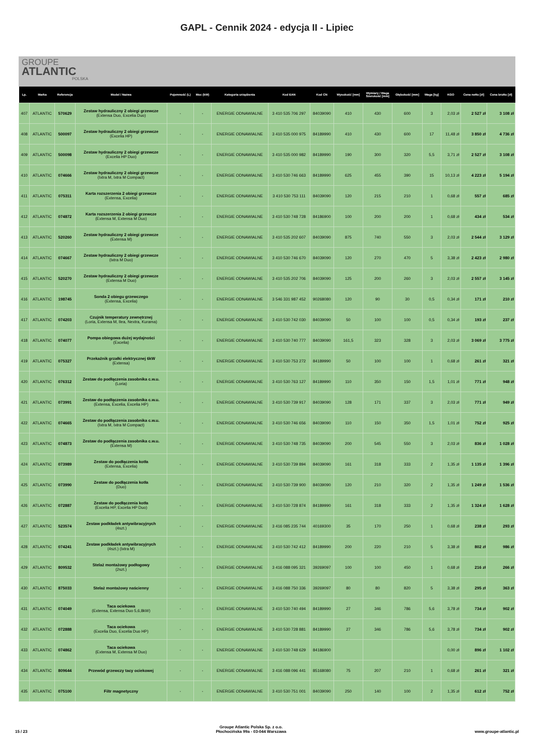GAPL - Cennik 2024 - edycja II - Lipiec
GROUPE
ATLANTIC
POLSKA
| Lp. | Marka | Referencja | Model / Nazwa | Pojemność (L) | Moc (kW) | Kategoria urządzenia | Kod EAN | Kod CN | Wysokość [mm] | Wymiary / Waga Szerokość [mm] | Głębokość [mm] | Waga [kg] | KGO | Cena netto [zł] | Cena brutto [zł] |
| --- | --- | --- | --- | --- | --- | --- | --- | --- | --- | --- | --- | --- | --- | --- | --- |
| 407 | ATLANTIC | 570629 | Zestaw hydrauliczny 2 obiegi grzewcze (Extensa Duo, Excelia Duo) | - | - | ENERGIE ODNAWIALNE | 3 410 535 706 297 | 84039090 | 410 | 430 | 600 | 3 | 2,03 zł | 2 527 zł | 3 108 zł |
| 408 | ATLANTIC | 500097 | Zestaw hydrauliczny 2 obiegi grzewcze (Excelia HP) | - | - | ENERGIE ODNAWIALNE | 3 410 535 000 975 | 84189990 | 410 | 430 | 600 | 17 | 11,48 zł | 3 850 zł | 4 736 zł |
| 409 | ATLANTIC | 500098 | Zestaw hydrauliczny 2 obiegi grzewcze (Excelia HP Duo) | - | - | ENERGIE ODNAWIALNE | 3 410 535 000 982 | 84189990 | 190 | 300 | 320 | 5,5 | 3,71 zł | 2 527 zł | 3 108 zł |
| 410 | ATLANTIC | 074666 | Zestaw hydrauliczny 2 obiegi grzewcze (Ixtra M, Ixtra M Compact) | - | - | ENERGIE ODNAWIALNE | 3 410 530 746 663 | 84189990 | 625 | 455 | 390 | 15 | 10,13 zł | 4 223 zł | 5 194 zł |
| 411 | ATLANTIC | 075311 | Karta rozszerzenia 2 obiegi grzewcze (Extensa, Excelia) | - | - | ENERGIE ODNAWIALNE | 3 410 530 753 111 | 84039090 | 120 | 215 | 210 | 1 | 0,68 zł | 557 zł | 685 zł |
| 412 | ATLANTIC | 074872 | Karta rozszerzenia 2 obiegi grzewcze (Extensa M, Extensa M Duo) | - | - | ENERGIE ODNAWIALNE | 3 410 530 748 728 | 84186900 | 100 | 200 | 200 | 1 | 0,68 zł | 434 zł | 534 zł |
| 413 | ATLANTIC | 520260 | Zestaw hydrauliczny 2 obiegi grzewcze (Extensa M) | - | - | ENERGIE ODNAWIALNE | 3 410 535 202 607 | 84039090 | 875 | 740 | 550 | 3 | 2,03 zł | 2 544 zł | 3 129 zł |
| 414 | ATLANTIC | 074667 | Zestaw hydrauliczny 2 obiegi grzewcze (Ixtra M Duo) | - | - | ENERGIE ODNAWIALNE | 3 410 530 746 670 | 84039090 | 120 | 270 | 470 | 5 | 3,38 zł | 2 423 zł | 2 980 zł |
| 415 | ATLANTIC | 520270 | Zestaw hydrauliczny 2 obiegi grzewcze (Extensa M Duo) | - | - | ENERGIE ODNAWIALNE | 3 410 535 202 706 | 84039090 | 125 | 200 | 260 | 3 | 2,03 zł | 2 557 zł | 3 145 zł |
| 416 | ATLANTIC | 198745 | Sonda 2 obiegu grzewczego (Extensa, Excelia) | - | - | ENERGIE ODNAWIALNE | 3 546 331 987 452 | 90268080 | 120 | 90 | 30 | 0,5 | 0,34 zł | 171 zł | 210 zł |
| 417 | ATLANTIC | 074203 | Czujnik temperatury zewnętrznej (Loria, Extensa M, Ilea, Nextra, Kurama) | - | - | ENERGIE ODNAWIALNE | 3 410 530 742 030 | 84039090 | 50 | 100 | 100 | 0,5 | 0,34 zł | 193 zł | 237 zł |
| 418 | ATLANTIC | 074077 | Pompa obiegowa dużej wydajności (Excelia) | - | - | ENERGIE ODNAWIALNE | 3 410 530 740 777 | 84039090 | 161,5 | 323 | 328 | 3 | 2,03 zł | 3 069 zł | 3 775 zł |
| 419 | ATLANTIC | 075327 | Przekaźnik grzałki elektrycznej 6kW (Extensa) | - | - | ENERGIE ODNAWIALNE | 3 410 530 753 272 | 84189990 | 50 | 100 | 100 | 1 | 0,68 zł | 261 zł | 321 zł |
| 420 | ATLANTIC | 076312 | Zestaw do podłączenia zasobnika c.w.u. (Loria) | - | - | ENERGIE ODNAWIALNE | 3 410 530 763 127 | 84189990 | 110 | 350 | 150 | 1,5 | 1,01 zł | 771 zł | 948 zł |
| 421 | ATLANTIC | 073991 | Zestaw do podłączenia zasobnika c.w.u. (Extensa, Excelia, Excelia HP) | - | - | ENERGIE ODNAWIALNE | 3 410 530 739 917 | 84039090 | 128 | 171 | 337 | 3 | 2,03 zł | 771 zł | 949 zł |
| 422 | ATLANTIC | 074665 | Zestaw do podłączenia zasobnika c.w.u. (Ixtra M, Ixtra M Compact) | - | - | ENERGIE ODNAWIALNE | 3 410 530 746 656 | 84039090 | 110 | 150 | 350 | 1,5 | 1,01 zł | 752 zł | 925 zł |
| 423 | ATLANTIC | 074873 | Zestaw do podłączenia zasobnika c.w.u. (Extensa M) | - | - | ENERGIE ODNAWIALNE | 3 410 530 748 735 | 84039090 | 200 | 545 | 550 | 3 | 2,03 zł | 836 zł | 1 028 zł |
| 424 | ATLANTIC | 073989 | Zestaw do podłączenia kotła (Extensa, Excelia) | - | - | ENERGIE ODNAWIALNE | 3 410 530 739 894 | 84039090 | 161 | 318 | 333 | 2 | 1,35 zł | 1 135 zł | 1 396 zł |
| 425 | ATLANTIC | 073990 | Zestaw do podłączenia kotła (Duo) | - | - | ENERGIE ODNAWIALNE | 3 410 530 739 900 | 84039090 | 120 | 210 | 320 | 2 | 1,35 zł | 1 249 zł | 1 536 zł |
| 426 | ATLANTIC | 072887 | Zestaw do podłączenia kotła (Excelia HP, Excelia HP Duo) | - | - | ENERGIE ODNAWIALNE | 3 410 530 728 874 | 84189990 | 161 | 318 | 333 | 2 | 1,35 zł | 1 324 zł | 1 628 zł |
| 427 | ATLANTIC | 523574 | Zestaw podkładek antywibracyjnych (4szt.) | - | - | ENERGIE ODNAWIALNE | 3 416 085 235 744 | 40169300 | 35 | 170 | 250 | 1 | 0,68 zł | 238 zł | 293 zł |
| 428 | ATLANTIC | 074241 | Zestaw podkładek antywibracyjnych (4szt.) (Ixtra M) | - | - | ENERGIE ODNAWIALNE | 3 410 530 742 412 | 84189990 | 200 | 220 | 210 | 5 | 3,38 zł | 802 zł | 986 zł |
| 429 | ATLANTIC | 809532 | Stelaż montażowy podłogowy (2szt.) | - | - | ENERGIE ODNAWIALNE | 3 416 088 095 321 | 39269097 | 100 | 100 | 450 | 1 | 0,68 zł | 216 zł | 266 zł |
| 430 | ATLANTIC | 875033 | Stelaż montażowy naścienny | - | - | ENERGIE ODNAWIALNE | 3 416 088 750 336 | 39269097 | 80 | 80 | 820 | 5 | 3,38 zł | 295 zł | 363 zł |
| 431 | ATLANTIC | 074049 | Taca ociekowa (Extensa, Extensa Duo 5,6,8kW) | - | - | ENERGIE ODNAWIALNE | 3 410 530 740 494 | 84189990 | 27 | 346 | 786 | 5,6 | 3,78 zł | 734 zł | 902 zł |
| 432 | ATLANTIC | 072888 | Taca ociekowa (Excelia Duo, Excelia Duo HP) | - | - | ENERGIE ODNAWIALNE | 3 410 530 728 881 | 84189990 | 27 | 346 | 786 | 5,6 | 3,78 zł | 734 zł | 902 zł |
| 433 | ATLANTIC | 074862 | Taca ociekowa (Extensa M, Extensa M Duo) | - | - | ENERGIE ODNAWIALNE | 3 410 530 748 629 | 84186900 | | | | | 0,00 zł | 896 zł | 1 102 zł |
| 434 | ATLANTIC | 809644 | Przewód grzewczy tacy ociekowej | - | - | ENERGIE ODNAWIALNE | 3 416 088 096 441 | 85168080 | 75 | 207 | 210 | 1 | 0,68 zł | 261 zł | 321 zł |
| 435 | ATLANTIC | 075100 | Filtr magnetyczny | - | - | ENERGIE ODNAWIALNE | 3 410 530 751 001 | 84039090 | 250 | 140 | 100 | 2 | 1,35 zł | 612 zł | 752 zł |
15 / 23
Groupe Atlantic Polska Sp. z o.o.
Płochocińska 99a - 03-044 Warszawa
www.groupe-atlantic.pl